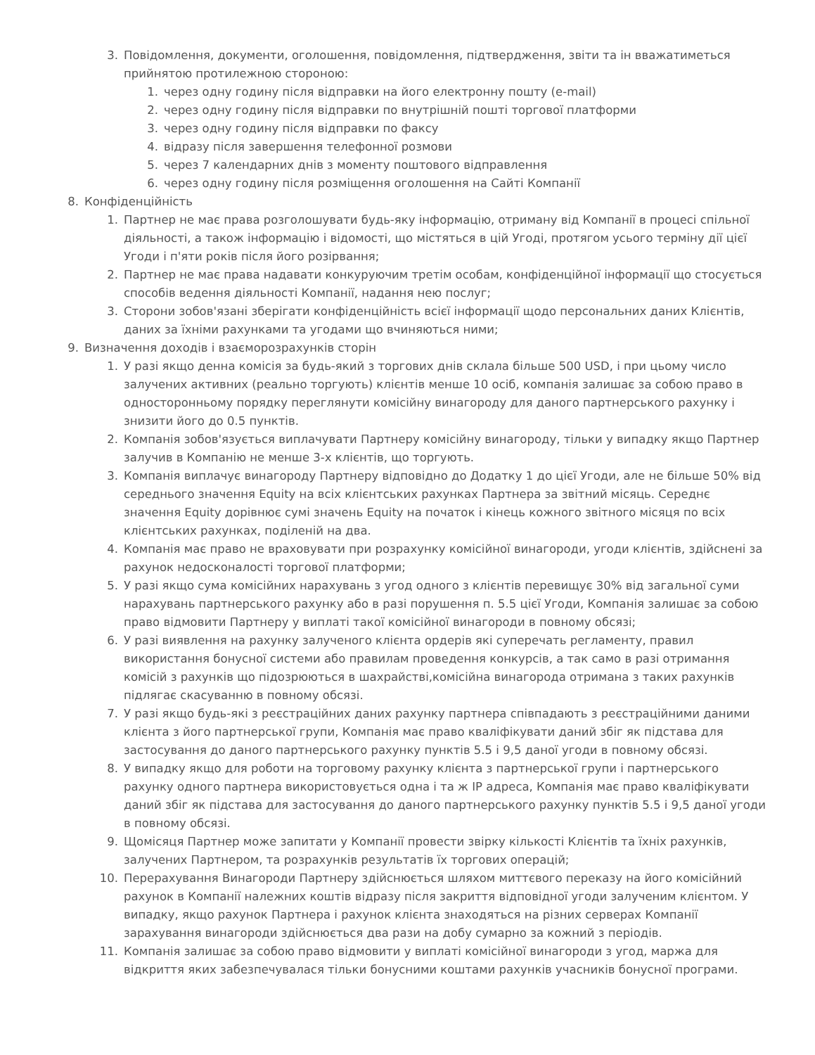3. Повідомлення, документи, оголошення, повідомлення, підтвердження, звіти та ін вважатиметься прийнятою протилежною стороною:
1. через одну годину після відправки на його електронну пошту (e-mail)
2. через одну годину після відправки по внутрішній пошті торгової платформи
3. через одну годину після відправки по факсу
4. відразу після завершення телефонної розмови
5. через 7 календарних днів з моменту поштового відправлення
6. через одну годину після розміщення оголошення на Сайті Компанії
8. Конфіденційність
1. Партнер не має права розголошувати будь-яку інформацію, отриману від Компанії в процесі спільної діяльності, а також інформацію і відомості, що містяться в цій Угоді, протягом усього терміну дії цієї Угоди і п'яти років після його розірвання;
2. Партнер не має права надавати конкуруючим третім особам, конфіденційної інформації що стосується способів ведення діяльності Компанії, надання нею послуг;
3. Сторони зобов'язані зберігати конфіденційність всієї інформації щодо персональних даних Клієнтів, даних за їхніми рахунками та угодами що вчиняються ними;
9. Визначення доходів і взаєморозрахунків сторін
1. У разі якщо денна комісія за будь-який з торгових днів склала більше 500 USD, і при цьому число залучених активних (реально торгують) клієнтів менше 10 осіб, компанія залишає за собою право в односторонньому порядку переглянути комісійну винагороду для даного партнерського рахунку і знизити його до 0.5 пунктів.
2. Компанія зобов'язується виплачувати Партнеру комісійну винагороду, тільки у випадку якщо Партнер залучив в Компанію не менше 3-х клієнтів, що торгують.
3. Компанія виплачує винагороду Партнеру відповідно до Додатку 1 до цієї Угоди, але не більше 50% від середнього значення Equity на всіх клієнтських рахунках Партнера за звітний місяць. Середнє значення Equity дорівнює сумі значень Equity на початок і кінець кожного звітного місяця по всіх клієнтських рахунках, поділеній на два.
4. Компанія має право не враховувати при розрахунку комісійної винагороди, угоди клієнтів, здійснені за рахунок недосконалості торгової платформи;
5. У разі якщо сума комісійних нарахувань з угод одного з клієнтів перевищує 30% від загальної суми нарахувань партнерського рахунку або в разі порушення п. 5.5 цієї Угоди, Компанія залишає за собою право відмовити Партнеру у виплаті такої комісійної винагороди в повному обсязі;
6. У разі виявлення на рахунку залученого клієнта ордерів які суперечать регламенту, правил використання бонусної системи або правилам проведення конкурсів, а так само в разі отримання комісій з рахунків що підозрюються в шахрайстві,комісійна винагорода отримана з таких рахунків підлягає скасуванню в повному обсязі.
7. У разі якщо будь-які з реєстраційних даних рахунку партнера співпадають з реєстраційними даними клієнта з його партнерської групи, Компанія має право кваліфікувати даний збіг як підстава для застосування до даного партнерського рахунку пунктів 5.5 і 9,5 даної угоди в повному обсязі.
8. У випадку якщо для роботи на торговому рахунку клієнта з партнерської групи і партнерського рахунку одного партнера використовується одна і та ж IP адреса, Компанія має право кваліфікувати даний збіг як підстава для застосування до даного партнерського рахунку пунктів 5.5 і 9,5 даної угоди в повному обсязі.
9. Щомісяця Партнер може запитати у Компанії провести звірку кількості Клієнтів та їхніх рахунків, залучених Партнером, та розрахунків результатів їх торгових операцій;
10. Перерахування Винагороди Партнеру здійснюється шляхом миттєвого переказу на його комісійний рахунок в Компанії належних коштів відразу після закриття відповідної угоди залученим клієнтом. У випадку, якщо рахунок Партнера і рахунок клієнта знаходяться на різних серверах Компанії зарахування винагороди здійснюється два рази на добу сумарно за кожний з періодів.
11. Компанія залишає за собою право відмовити у виплаті комісійної винагороди з угод, маржа для відкриття яких забезпечувалася тільки бонусними коштами рахунків учасників бонусної програми.